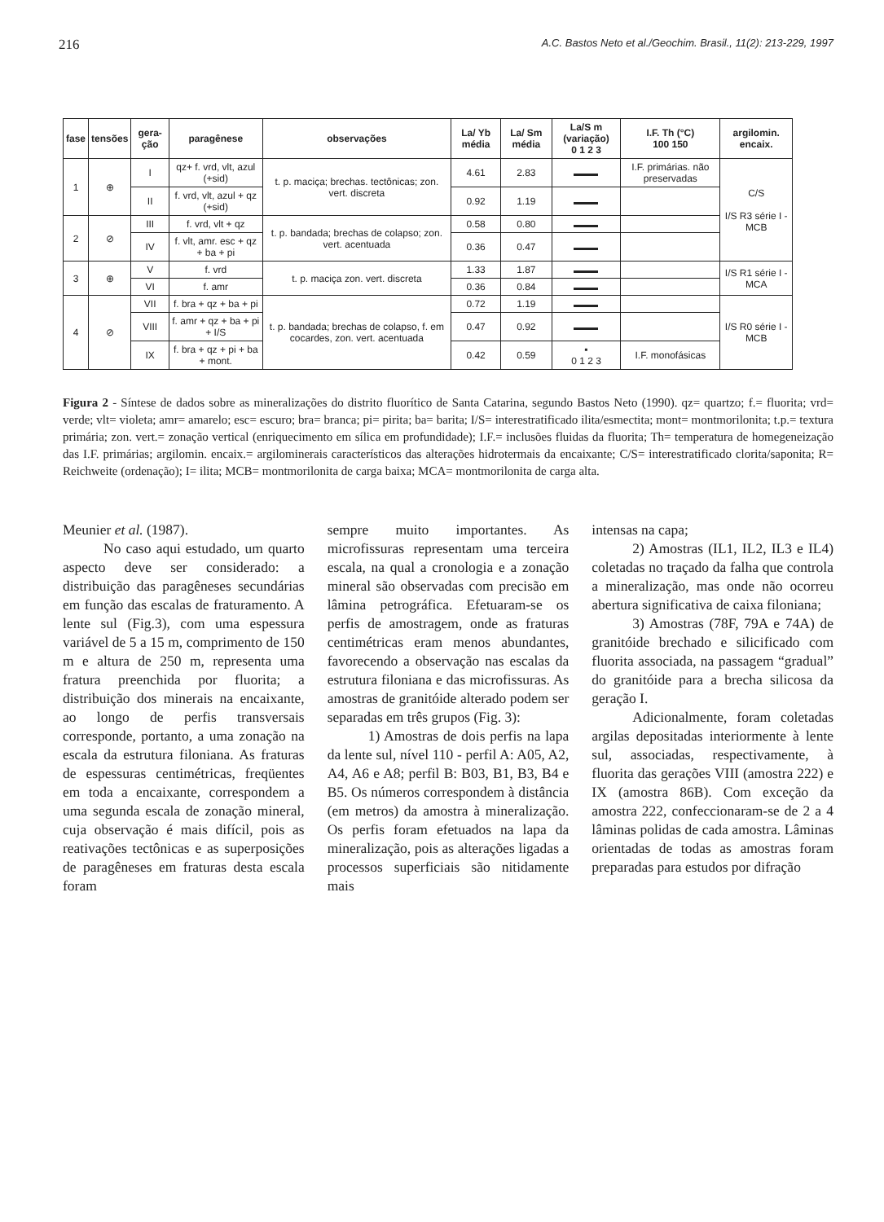216 A.C. Bastos Neto et al./Geochim. Brasil., 11(2): 213-229, 1997
| fase | tensões | gera-ção | paragênese | observações | La/ Yb média | La/ Sm média | La/S m (variação) 0 1 2 3 | I.F. Th (°C) 100 150 | argilomin. encaix. |
| --- | --- | --- | --- | --- | --- | --- | --- | --- | --- |
| 1 | ⊕ | I | qz+ f. vrd, vlt, azul (+sid) | t. p. maciça; brechas. tectônicas; zon. vert. discreta | 4.61 | 2.83 | | I.F. primárias. não preservadas | C/S I/S R3 série I - MCB |
| | | II | f. vrd, vlt, azul + qz (+sid) | | 0.92 | 1.19 | | | |
| 2 | ⊘ | III | f. vrd, vlt + qz | t. p. bandada; brechas de colapso; zon. vert. acentuada | 0.58 | 0.80 | | | |
| | | IV | f. vlt, amr. esc + qz + ba + pi | | 0.36 | 0.47 | | | |
| 3 | ⊕ | V | f. vrd | t. p. maciça zon. vert. discreta | 1.33 | 1.87 | | | I/S R1 série I - MCA |
| | | VI | f. amr | | 0.36 | 0.84 | | | |
| 4 | ⊘ | VII | f. bra + qz + ba + pi | t. p. bandada; brechas de colapso, f. em cocardes, zon. vert. acentuada | 0.72 | 1.19 | | | I/S R0 série I - MCB |
| | | VIII | f. amr + qz + ba + pi + I/S | | 0.47 | 0.92 | | | |
| | | IX | f. bra + qz + pi + ba + mont. | | 0.42 | 0.59 | ▪ 0 1 2 3 | I.F. monofásicas | |
Figura 2 - Síntese de dados sobre as mineralizações do distrito fluorítico de Santa Catarina, segundo Bastos Neto (1990). qz= quartzo; f.= fluorita; vrd= verde; vlt= violeta; amr= amarelo; esc= escuro; bra= branca; pi= pirita; ba= barita; I/S= interestratificado ilita/esmectita; mont= montmorilonita; t.p.= textura primária; zon. vert.= zonação vertical (enriquecimento em sílica em profundidade); I.F.= inclusões fluidas da fluorita; Th= temperatura de homegeneização das I.F. primárias; argilomin. encaix.= argilominerais característicos das alterações hidrotermais da encaixante; C/S= interestratificado clorita/saponita; R= Reichweite (ordenação); I= ilita; MCB= montmorilonita de carga baixa; MCA= montmorilonita de carga alta.
Meunier et al. (1987).
No caso aqui estudado, um quarto aspecto deve ser considerado: a distribuição das paragêneses secundárias em função das escalas de fraturamento. A lente sul (Fig.3), com uma espessura variável de 5 a 15 m, comprimento de 150 m e altura de 250 m, representa uma fratura preenchida por fluorita; a distribuição dos minerais na encaixante, ao longo de perfis transversais corresponde, portanto, a uma zonação na escala da estrutura filoniana. As fraturas de espessuras centimétricas, freqüentes em toda a encaixante, correspondem a uma segunda escala de zonação mineral, cuja observação é mais difícil, pois as reativações tectônicas e as superposições de paragêneses em fraturas desta escala foram
sempre muito importantes. As microfissuras representam uma terceira escala, na qual a cronologia e a zonação mineral são observadas com precisão em lâmina petrográfica. Efetuaram-se os perfis de amostragem, onde as fraturas centimétricas eram menos abundantes, favorecendo a observação nas escalas da estrutura filoniana e das microfissuras. As amostras de granitóide alterado podem ser separadas em três grupos (Fig. 3):
1) Amostras de dois perfis na lapa da lente sul, nível 110 - perfil A: A05, A2, A4, A6 e A8; perfil B: B03, B1, B3, B4 e B5. Os números correspondem à distância (em metros) da amostra à mineralização. Os perfis foram efetuados na lapa da mineralização, pois as alterações ligadas a processos superficiais são nitidamente mais
intensas na capa;
2) Amostras (IL1, IL2, IL3 e IL4) coletadas no traçado da falha que controla a mineralização, mas onde não ocorreu abertura significativa de caixa filoniana;
3) Amostras (78F, 79A e 74A) de granitóide brechado e silicificado com fluorita associada, na passagem “gradual” do granitóide para a brecha silicosa da geração I.
Adicionalmente, foram coletadas argilas depositadas interiormente à lente sul, associadas, respectivamente, à fluorita das gerações VIII (amostra 222) e IX (amostra 86B). Com exceção da amostra 222, confeccionaram-se de 2 a 4 lâminas polidas de cada amostra. Lâminas orientadas de todas as amostras foram preparadas para estudos por difração